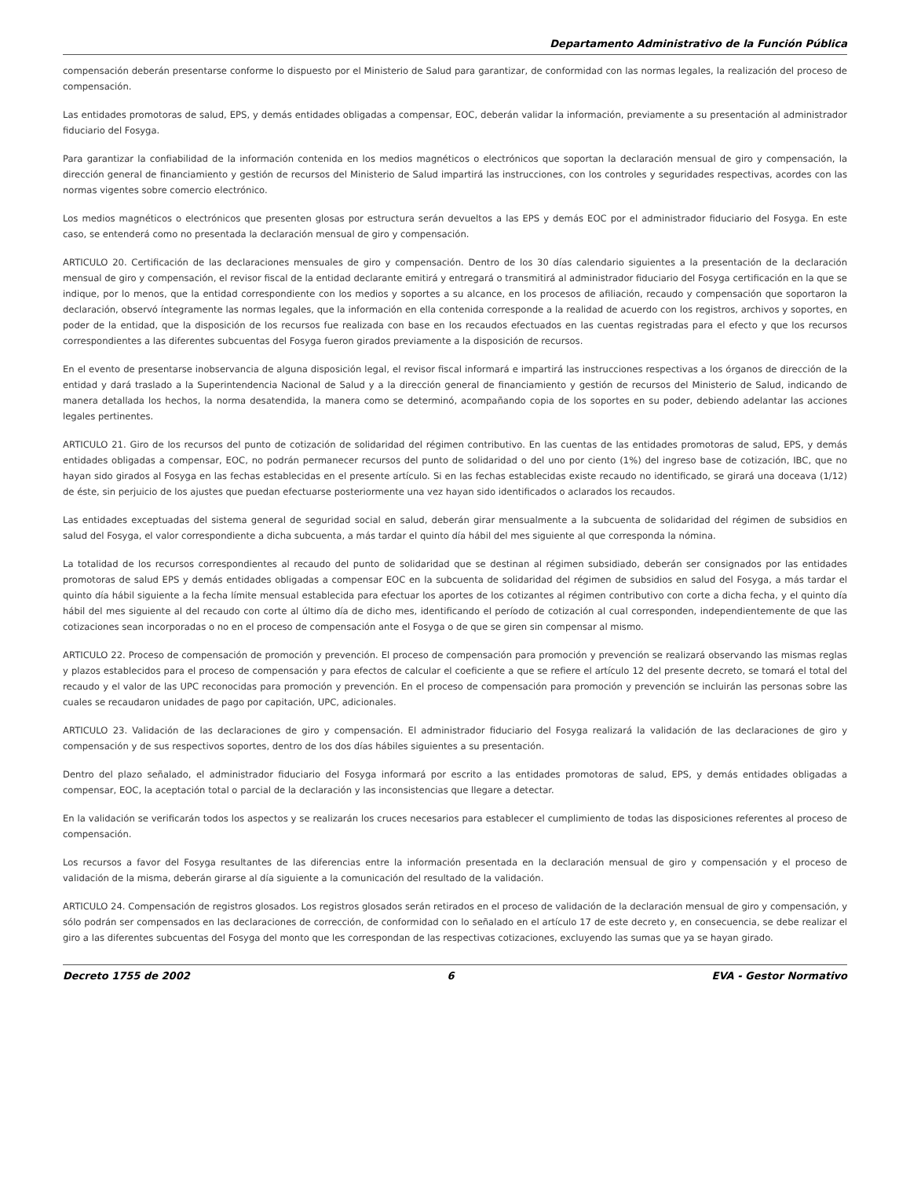Departamento Administrativo de la Función Pública
compensación deberán presentarse conforme lo dispuesto por el Ministerio de Salud para garantizar, de conformidad con las normas legales, la realización del proceso de compensación.
Las entidades promotoras de salud, EPS, y demás entidades obligadas a compensar, EOC, deberán validar la información, previamente a su presentación al administrador fiduciario del Fosyga.
Para garantizar la confiabilidad de la información contenida en los medios magnéticos o electrónicos que soportan la declaración mensual de giro y compensación, la dirección general de financiamiento y gestión de recursos del Ministerio de Salud impartirá las instrucciones, con los controles y seguridades respectivas, acordes con las normas vigentes sobre comercio electrónico.
Los medios magnéticos o electrónicos que presenten glosas por estructura serán devueltos a las EPS y demás EOC por el administrador fiduciario del Fosyga. En este caso, se entenderá como no presentada la declaración mensual de giro y compensación.
ARTICULO 20. Certificación de las declaraciones mensuales de giro y compensación. Dentro de los 30 días calendario siguientes a la presentación de la declaración mensual de giro y compensación, el revisor fiscal de la entidad declarante emitirá y entregará o transmitirá al administrador fiduciario del Fosyga certificación en la que se indique, por lo menos, que la entidad correspondiente con los medios y soportes a su alcance, en los procesos de afiliación, recaudo y compensación que soportaron la declaración, observó íntegramente las normas legales, que la información en ella contenida corresponde a la realidad de acuerdo con los registros, archivos y soportes, en poder de la entidad, que la disposición de los recursos fue realizada con base en los recaudos efectuados en las cuentas registradas para el efecto y que los recursos correspondientes a las diferentes subcuentas del Fosyga fueron girados previamente a la disposición de recursos.
En el evento de presentarse inobservancia de alguna disposición legal, el revisor fiscal informará e impartirá las instrucciones respectivas a los órganos de dirección de la entidad y dará traslado a la Superintendencia Nacional de Salud y a la dirección general de financiamiento y gestión de recursos del Ministerio de Salud, indicando de manera detallada los hechos, la norma desatendida, la manera como se determinó, acompañando copia de los soportes en su poder, debiendo adelantar las acciones legales pertinentes.
ARTICULO 21. Giro de los recursos del punto de cotización de solidaridad del régimen contributivo. En las cuentas de las entidades promotoras de salud, EPS, y demás entidades obligadas a compensar, EOC, no podrán permanecer recursos del punto de solidaridad o del uno por ciento (1%) del ingreso base de cotización, IBC, que no hayan sido girados al Fosyga en las fechas establecidas en el presente artículo. Si en las fechas establecidas existe recaudo no identificado, se girará una doceava (1/12) de éste, sin perjuicio de los ajustes que puedan efectuarse posteriormente una vez hayan sido identificados o aclarados los recaudos.
Las entidades exceptuadas del sistema general de seguridad social en salud, deberán girar mensualmente a la subcuenta de solidaridad del régimen de subsidios en salud del Fosyga, el valor correspondiente a dicha subcuenta, a más tardar el quinto día hábil del mes siguiente al que corresponda la nómina.
La totalidad de los recursos correspondientes al recaudo del punto de solidaridad que se destinan al régimen subsidiado, deberán ser consignados por las entidades promotoras de salud EPS y demás entidades obligadas a compensar EOC en la subcuenta de solidaridad del régimen de subsidios en salud del Fosyga, a más tardar el quinto día hábil siguiente a la fecha límite mensual establecida para efectuar los aportes de los cotizantes al régimen contributivo con corte a dicha fecha, y el quinto día hábil del mes siguiente al del recaudo con corte al último día de dicho mes, identificando el período de cotización al cual corresponden, independientemente de que las cotizaciones sean incorporadas o no en el proceso de compensación ante el Fosyga o de que se giren sin compensar al mismo.
ARTICULO 22. Proceso de compensación de promoción y prevención. El proceso de compensación para promoción y prevención se realizará observando las mismas reglas y plazos establecidos para el proceso de compensación y para efectos de calcular el coeficiente a que se refiere el artículo 12 del presente decreto, se tomará el total del recaudo y el valor de las UPC reconocidas para promoción y prevención. En el proceso de compensación para promoción y prevención se incluirán las personas sobre las cuales se recaudaron unidades de pago por capitación, UPC, adicionales.
ARTICULO 23. Validación de las declaraciones de giro y compensación. El administrador fiduciario del Fosyga realizará la validación de las declaraciones de giro y compensación y de sus respectivos soportes, dentro de los dos días hábiles siguientes a su presentación.
Dentro del plazo señalado, el administrador fiduciario del Fosyga informará por escrito a las entidades promotoras de salud, EPS, y demás entidades obligadas a compensar, EOC, la aceptación total o parcial de la declaración y las inconsistencias que llegare a detectar.
En la validación se verificarán todos los aspectos y se realizarán los cruces necesarios para establecer el cumplimiento de todas las disposiciones referentes al proceso de compensación.
Los recursos a favor del Fosyga resultantes de las diferencias entre la información presentada en la declaración mensual de giro y compensación y el proceso de validación de la misma, deberán girarse al día siguiente a la comunicación del resultado de la validación.
ARTICULO 24. Compensación de registros glosados. Los registros glosados serán retirados en el proceso de validación de la declaración mensual de giro y compensación, y sólo podrán ser compensados en las declaraciones de corrección, de conformidad con lo señalado en el artículo 17 de este decreto y, en consecuencia, se debe realizar el giro a las diferentes subcuentas del Fosyga del monto que les correspondan de las respectivas cotizaciones, excluyendo las sumas que ya se hayan girado.
Decreto 1755 de 2002 6 EVA - Gestor Normativo